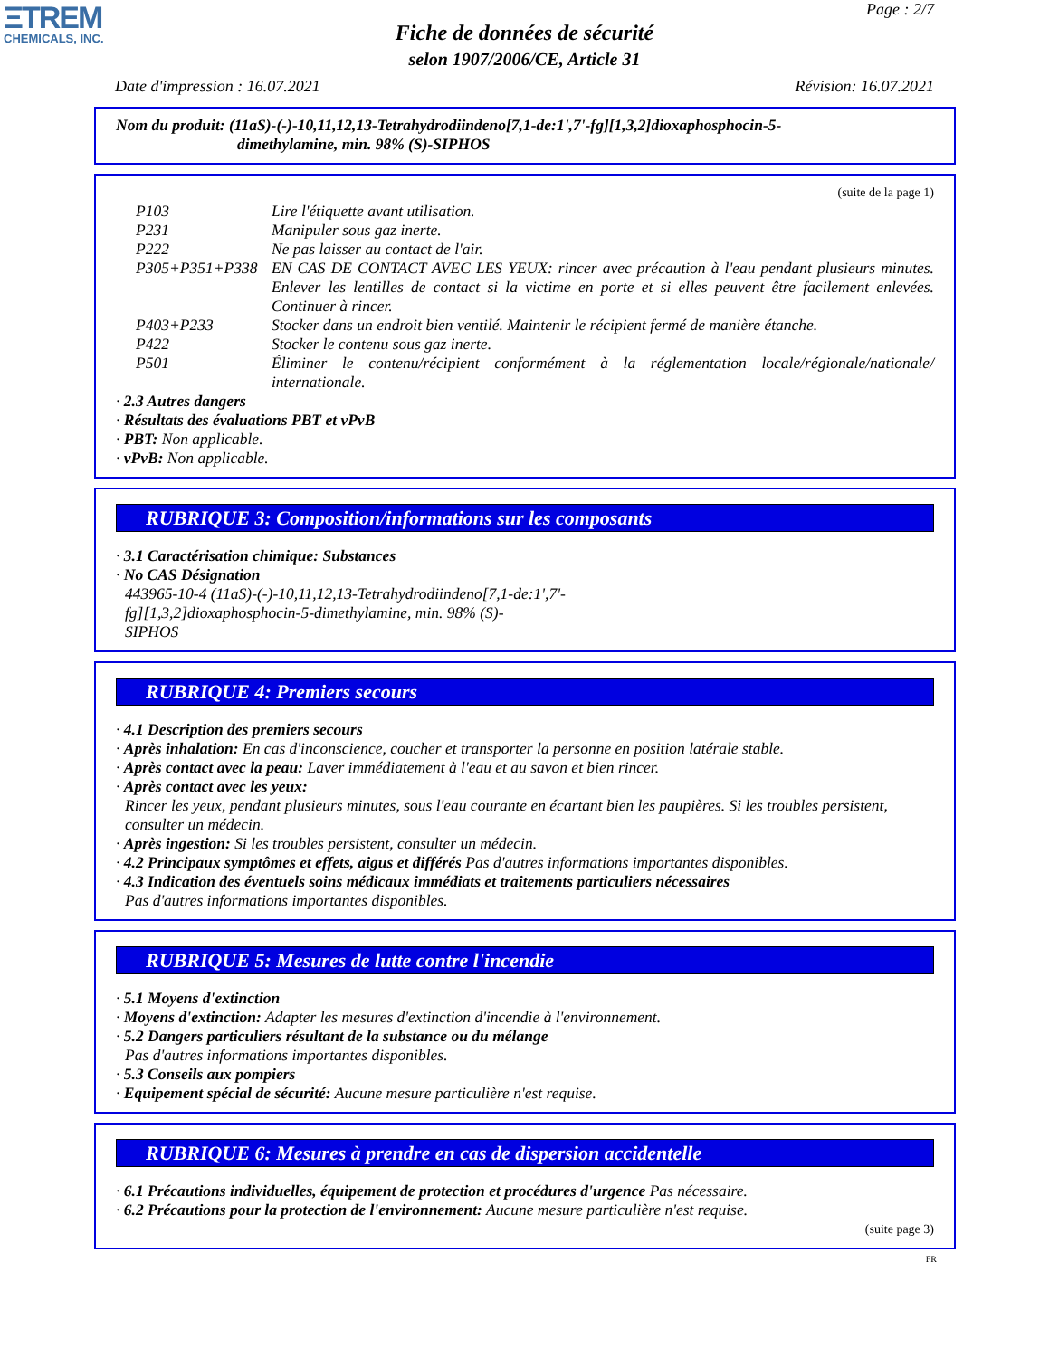ΞTREM
CHEMICALS, INC.
Page : 2/7
Fiche de données de sécurité
selon 1907/2006/CE, Article 31
Date d'impression : 16.07.2021 Révision: 16.07.2021
Nom du produit: (11aS)-(-)-10,11,12,13-Tetrahydrodiindeno[7,1-de:1',7'-fg][1,3,2]dioxaphosphocin-5-
dimethylamine, min. 98% (S)-SIPHOS
(suite de la page 1)
P103 Lire l'étiquette avant utilisation.
P231 Manipuler sous gaz inerte.
P222 Ne pas laisser au contact de l'air.
P305+P351+P338 EN CAS DE CONTACT AVEC LES YEUX: rincer avec précaution à l'eau pendant plusieurs minutes. Enlever les lentilles de contact si la victime en porte et si elles peuvent être facilement enlevées. Continuer à rincer.
P403+P233 Stocker dans un endroit bien ventilé. Maintenir le récipient fermé de manière étanche.
P422 Stocker le contenu sous gaz inerte.
P501 Éliminer le contenu/récipient conformément à la réglementation locale/régionale/nationale/ internationale.
· 2.3 Autres dangers
· Résultats des évaluations PBT et vPvB
· PBT: Non applicable.
· vPvB: Non applicable.
RUBRIQUE 3: Composition/informations sur les composants
· 3.1 Caractérisation chimique: Substances
· No CAS Désignation
443965-10-4 (11aS)-(-)-10,11,12,13-Tetrahydrodiindeno[7,1-de:1',7'-
fg][1,3,2]dioxaphosphocin-5-dimethylamine, min. 98% (S)-
SIPHOS
RUBRIQUE 4: Premiers secours
· 4.1 Description des premiers secours
· Après inhalation: En cas d'inconscience, coucher et transporter la personne en position latérale stable.
· Après contact avec la peau: Laver immédiatement à l'eau et au savon et bien rincer.
· Après contact avec les yeux:
Rincer les yeux, pendant plusieurs minutes, sous l'eau courante en écartant bien les paupières. Si les troubles persistent, consulter un médecin.
· Après ingestion: Si les troubles persistent, consulter un médecin.
· 4.2 Principaux symptômes et effets, aigus et différés Pas d'autres informations importantes disponibles.
· 4.3 Indication des éventuels soins médicaux immédiats et traitements particuliers nécessaires
Pas d'autres informations importantes disponibles.
RUBRIQUE 5: Mesures de lutte contre l'incendie
· 5.1 Moyens d'extinction
· Moyens d'extinction: Adapter les mesures d'extinction d'incendie à l'environnement.
· 5.2 Dangers particuliers résultant de la substance ou du mélange
Pas d'autres informations importantes disponibles.
· 5.3 Conseils aux pompiers
· Equipement spécial de sécurité: Aucune mesure particulière n'est requise.
RUBRIQUE 6: Mesures à prendre en cas de dispersion accidentelle
· 6.1 Précautions individuelles, équipement de protection et procédures d'urgence Pas nécessaire.
· 6.2 Précautions pour la protection de l'environnement: Aucune mesure particulière n'est requise.
(suite page 3)
FR